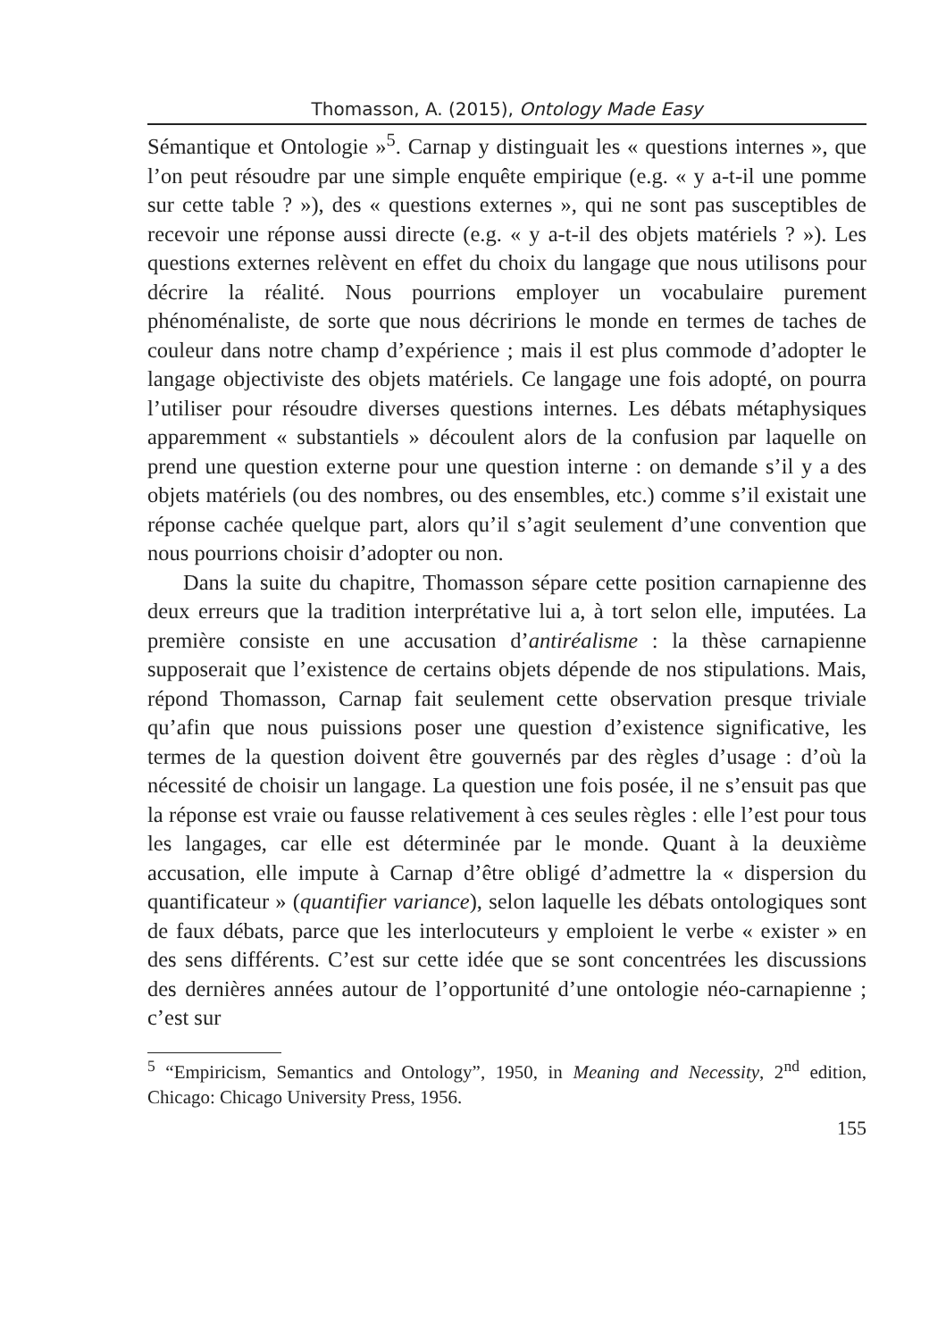Thomasson, A. (2015), Ontology Made Easy
Sémantique et Ontologie »<sup>5</sup>. Carnap y distinguait les « questions internes », que l’on peut résoudre par une simple enquête empirique (e.g. « y a-t-il une pomme sur cette table ? »), des « questions externes », qui ne sont pas susceptibles de recevoir une réponse aussi directe (e.g. « y a-t-il des objets matériels ? »). Les questions externes relèvent en effet du choix du langage que nous utilisons pour décrire la réalité. Nous pourrions employer un vocabulaire purement phénoménaliste, de sorte que nous décririons le monde en termes de taches de couleur dans notre champ d’expérience ; mais il est plus commode d’adopter le langage objectiviste des objets matériels. Ce langage une fois adopté, on pourra l’utiliser pour résoudre diverses questions internes. Les débats métaphysiques apparemment « substantiels » découlent alors de la confusion par laquelle on prend une question externe pour une question interne : on demande s’il y a des objets matériels (ou des nombres, ou des ensembles, etc.) comme s’il existait une réponse cachée quelque part, alors qu’il s’agit seulement d’une convention que nous pourrions choisir d’adopter ou non.
Dans la suite du chapitre, Thomasson sépare cette position carnapienne des deux erreurs que la tradition interprétative lui a, à tort selon elle, imputées. La première consiste en une accusation d’antiréalisme : la thèse carnapienne supposerait que l’existence de certains objets dépende de nos stipulations. Mais, répond Thomasson, Carnap fait seulement cette observation presque triviale qu’afin que nous puissions poser une question d’existence significative, les termes de la question doivent être gouvernés par des règles d’usage : d’où la nécessité de choisir un langage. La question une fois posée, il ne s’ensuit pas que la réponse est vraie ou fausse relativement à ces seules règles : elle l’est pour tous les langages, car elle est déterminée par le monde. Quant à la deuxième accusation, elle impute à Carnap d’être obligé d’admettre la « dispersion du quantificateur » (quantifier variance), selon laquelle les débats ontologiques sont de faux débats, parce que les interlocuteurs y emploient le verbe « exister » en des sens différents. C’est sur cette idée que se sont concentrées les discussions des dernières années autour de l’opportunité d’une ontologie néo-carnapienne ; c’est sur
<sup>5</sup> “Empiricism, Semantics and Ontology”, 1950, in Meaning and Necessity, 2<sup>nd</sup> edition, Chicago: Chicago University Press, 1956.
155